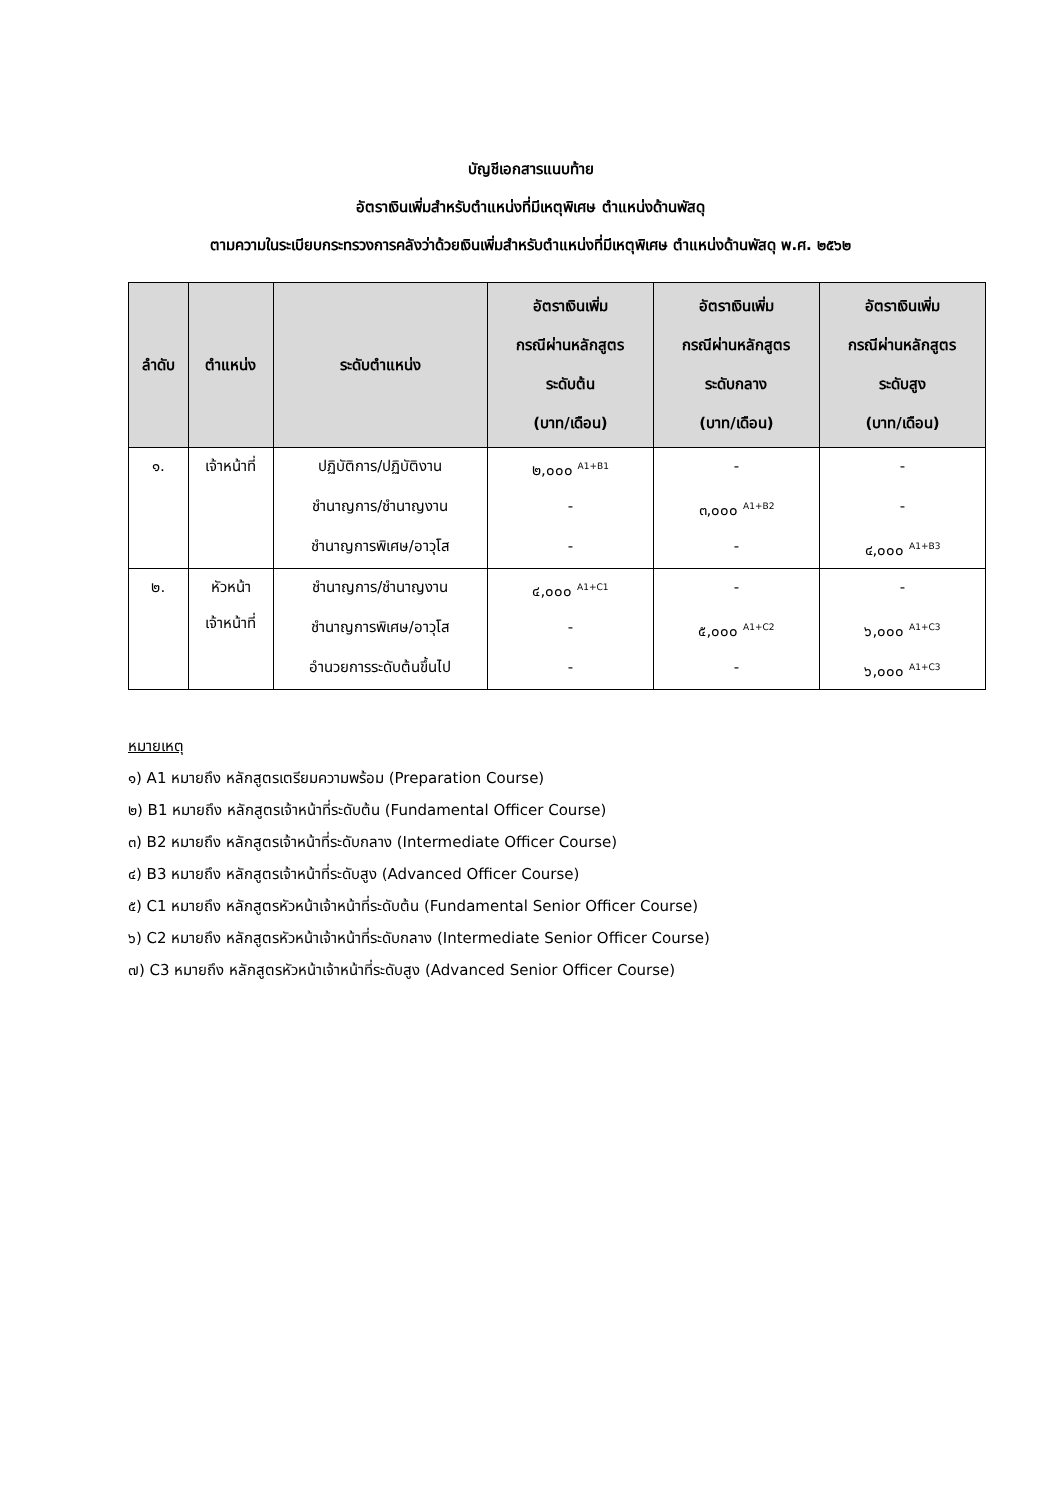บัญชีเอกสารแนบท้าย
อัตราเงินเพิ่มสำหรับตำแหน่งที่มีเหตุพิเศษ ตำแหน่งด้านพัสดุ
ตามความในระเบียบกระทรวงการคลังว่าด้วยเงินเพิ่มสำหรับตำแหน่งที่มีเหตุพิเศษ ตำแหน่งด้านพัสดุ พ.ศ. ๒๕๖๒
| ลำดับ | ตำแหน่ง | ระดับตำแหน่ง | อัตราเงินเพิ่ม กรณีผ่านหลักสูตร ระดับต้น (บาท/เดือน) | อัตราเงินเพิ่ม กรณีผ่านหลักสูตร ระดับกลาง (บาท/เดือน) | อัตราเงินเพิ่ม กรณีผ่านหลักสูตร ระดับสูง (บาท/เดือน) |
| --- | --- | --- | --- | --- | --- |
| ๑. | เจ้าหน้าที่ | ปฏิบัติการ/ปฏิบัติงาน | ๒,๐๐๐ <sup>A1+B1</sup> | - | - |
| | | ชำนาญการ/ชำนาญงาน | - | ๓,๐๐๐ <sup>A1+B2</sup> | - |
| | | ชำนาญการพิเศษ/อาวุโส | - | - | ๔,๐๐๐ <sup>A1+B3</sup> |
| ๒. | หัวหน้า เจ้าหน้าที่ | ชำนาญการ/ชำนาญงาน | ๔,๐๐๐ <sup>A1+C1</sup> | - | - |
| | | ชำนาญการพิเศษ/อาวุโส | - | ๕,๐๐๐ <sup>A1+C2</sup> | ๖,๐๐๐ <sup>A1+C3</sup> |
| | | อำนวยการระดับต้นขึ้นไป | - | - | ๖,๐๐๐ <sup>A1+C3</sup> |
หมายเหตุ
๑) A1 หมายถึง หลักสูตรเตรียมความพร้อม (Preparation Course)
๒) B1 หมายถึง หลักสูตรเจ้าหน้าที่ระดับต้น (Fundamental Officer Course)
๓) B2 หมายถึง หลักสูตรเจ้าหน้าที่ระดับกลาง (Intermediate Officer Course)
๔) B3 หมายถึง หลักสูตรเจ้าหน้าที่ระดับสูง (Advanced Officer Course)
๕) C1 หมายถึง หลักสูตรหัวหน้าเจ้าหน้าที่ระดับต้น (Fundamental Senior Officer Course)
๖) C2 หมายถึง หลักสูตรหัวหน้าเจ้าหน้าที่ระดับกลาง (Intermediate Senior Officer Course)
๗) C3 หมายถึง หลักสูตรหัวหน้าเจ้าหน้าที่ระดับสูง (Advanced Senior Officer Course)